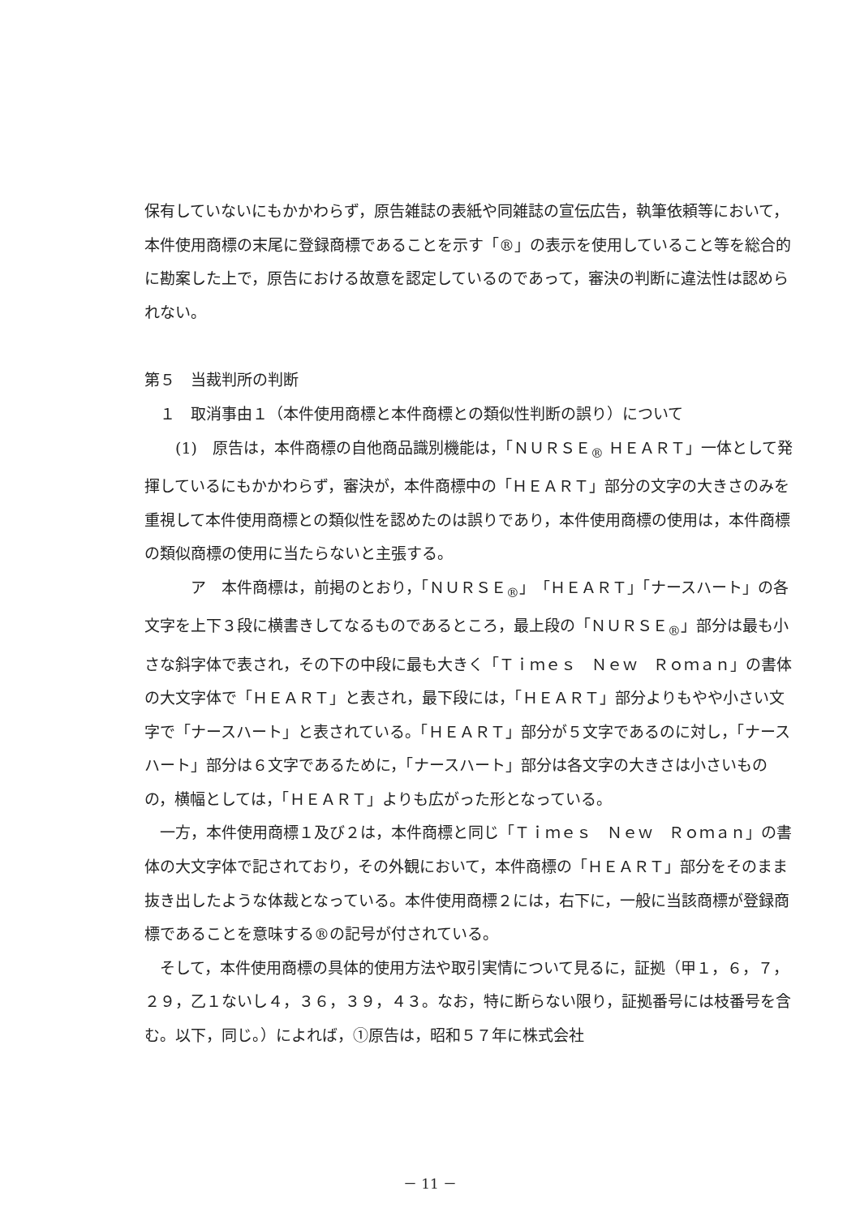保有していないにもかかわらず，原告雑誌の表紙や同雑誌の宣伝広告，執筆依頼等において，本件使用商標の末尾に登録商標であることを示す「®」の表示を使用していること等を総合的に勘案した上で，原告における故意を認定しているのであって，審決の判断に違法性は認められない。
第５　当裁判所の判断
　１　取消事由１（本件使用商標と本件商標との類似性判断の誤り）について
　　(1)　原告は，本件商標の自他商品識別機能は，「ＮＵＲＳＥ<sub>®</sub> ＨＥＡＲＴ」一体として発揮しているにもかかわらず，審決が，本件商標中の「ＨＥＡＲＴ」部分の文字の大きさのみを重視して本件使用商標との類似性を認めたのは誤りであり，本件使用商標の使用は，本件商標の類似商標の使用に当たらないと主張する。
　　　ア　本件商標は，前掲のとおり，「ＮＵＲＳＥ<sub>®</sub>」「ＨＥＡＲＴ」「ナースハート」の各文字を上下３段に横書きしてなるものであるところ，最上段の「ＮＵＲＳＥ<sub>®</sub>」部分は最も小さな斜字体で表され，その下の中段に最も大きく「Ｔｉｍｅｓ　Ｎｅｗ　Ｒｏｍａｎ」の書体の大文字体で「ＨＥＡＲＴ」と表され，最下段には，「ＨＥＡＲＴ」部分よりもやや小さい文字で「ナースハート」と表されている。「ＨＥＡＲＴ」部分が５文字であるのに対し，「ナースハート」部分は６文字であるために，「ナースハート」部分は各文字の大きさは小さいものの，横幅としては，「ＨＥＡＲＴ」よりも広がった形となっている。
　一方，本件使用商標１及び２は，本件商標と同じ「Ｔｉｍｅｓ　Ｎｅｗ　Ｒｏｍａｎ」の書体の大文字体で記されており，その外観において，本件商標の「ＨＥＡＲＴ」部分をそのまま抜き出したような体裁となっている。本件使用商標２には，右下に，一般に当該商標が登録商標であることを意味する®の記号が付されている。
　そして，本件使用商標の具体的使用方法や取引実情について見るに，証拠（甲１，６，７，２９，乙１ないし４，３６，３９，４３。なお，特に断らない限り，証拠番号には枝番号を含む。以下，同じ。）によれば，①原告は，昭和５７年に株式会社
－ 11 －